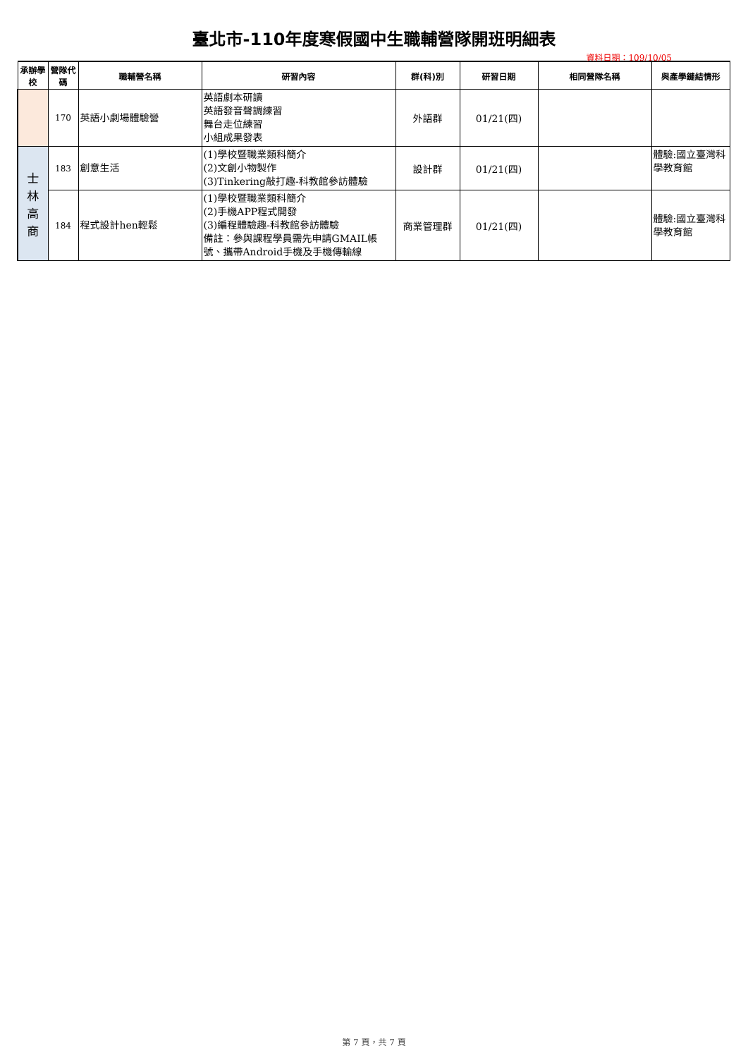臺北市-110年度寒假國中生職輔營隊開班明細表
資料日期：109/10/05
| 承辦學校 | 營隊代碼 | 職輔營名稱 | 研習內容 | 群(科)別 | 研習日期 | 相同營隊名稱 | 與產學鏈結情形 |
| --- | --- | --- | --- | --- | --- | --- | --- |
| | 170 | 英語小劇場體驗營 | 英語劇本研讀 英語發音聲調練習 舞台走位練習 小組成果發表 | 外語群 | 01/21(四) | | |
| 士 林 高 商 | 183 | 創意生活 | (1)學校暨職業類科簡介 (2)文創小物製作 (3)Tinkering敲打趣-科教館參訪體驗 | 設計群 | 01/21(四) | | 體驗:國立臺灣科學教育館 |
| | 184 | 程式設計hen輕鬆 | (1)學校暨職業類科簡介 (2)手機APP程式開發 (3)編程體驗趣-科教館參訪體驗 備註：參與課程學員需先申請GMAIL帳號、攜帶Android手機及手機傳輸線 | 商業管理群 | 01/21(四) | | 體驗:國立臺灣科學教育館 |
第 7 頁，共 7 頁